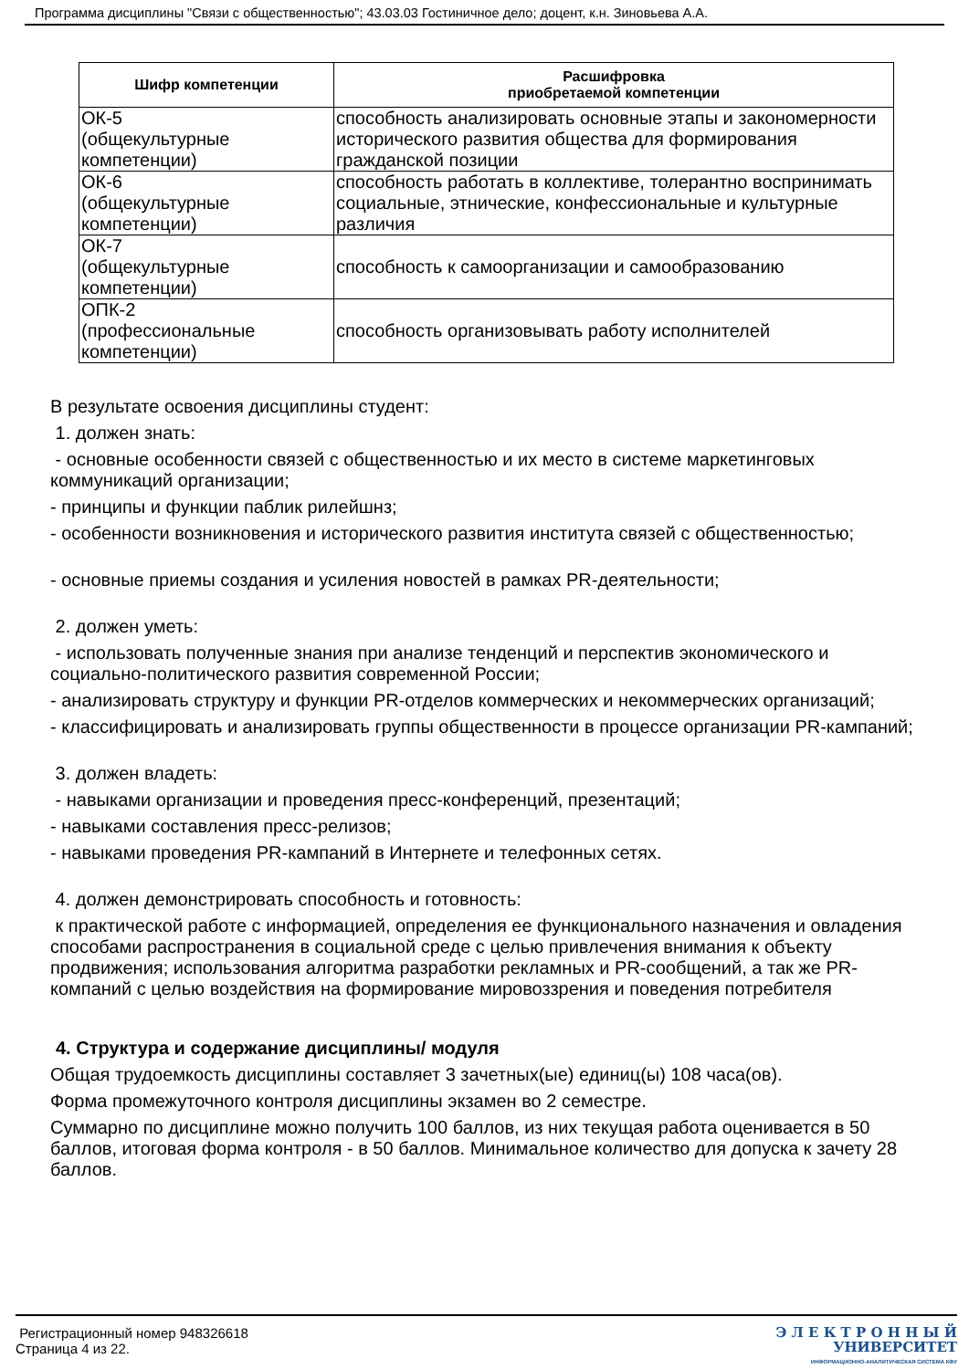Программа дисциплины "Связи с общественностью"; 43.03.03 Гостиничное дело; доцент, к.н. Зиновьева А.А.
| Шифр компетенции | Расшифровка приобретаемой компетенции |
| --- | --- |
| ОК-5 (общекультурные компетенции) | способность анализировать основные этапы и закономерности исторического развития общества для формирования гражданской позиции |
| ОК-6 (общекультурные компетенции) | способность работать в коллективе, толерантно воспринимать социальные, этнические, конфессиональные и культурные различия |
| ОК-7 (общекультурные компетенции) | способность к самоорганизации и самообразованию |
| ОПК-2 (профессиональные компетенции) | способность организовывать работу исполнителей |
В результате освоения дисциплины студент:
1. должен знать:
- основные особенности связей с общественностью и их место в системе маркетинговых коммуникаций организации;
- принципы и функции паблик рилейшнз;
- особенности возникновения и исторического развития института связей с общественностью;
- основные приемы создания и усиления новостей в рамках PR-деятельности;
2. должен уметь:
- использовать полученные знания при анализе тенденций и перспектив экономического и социально-политического развития современной России;
- анализировать структуру и функции PR-отделов коммерческих и некоммерческих организаций;
- классифицировать и анализировать группы общественности в процессе организации PR-кампаний;
3. должен владеть:
- навыками организации и проведения пресс-конференций, презентаций;
- навыками составления пресс-релизов;
- навыками проведения PR-кампаний в Интернете и телефонных сетях.
4. должен демонстрировать способность и готовность:
к практической работе с информацией, определения ее функционального назначения и овладения способами распространения в социальной среде с целью привлечения внимания к объекту продвижения; использования алгоритма разработки рекламных и PR-сообщений, а так же PR-компаний с целью воздействия на формирование мировоззрения и поведения потребителя
4. Структура и содержание дисциплины/ модуля
Общая трудоемкость дисциплины составляет 3 зачетных(ые) единиц(ы) 108 часа(ов).
Форма промежуточного контроля дисциплины экзамен во 2 семестре.
Суммарно по дисциплине можно получить 100 баллов, из них текущая работа оценивается в 50 баллов, итоговая форма контроля - в 50 баллов. Минимальное количество для допуска к зачету 28 баллов.
Регистрационный номер 948326618
Страница 4 из 22.
Э Л Е К Т Р О Н Н Ы Й
УНИВЕРСИТЕТ
ИНФОРМАЦИОННО-АНАЛИТИЧЕСКАЯ СИСТЕМА КФУ